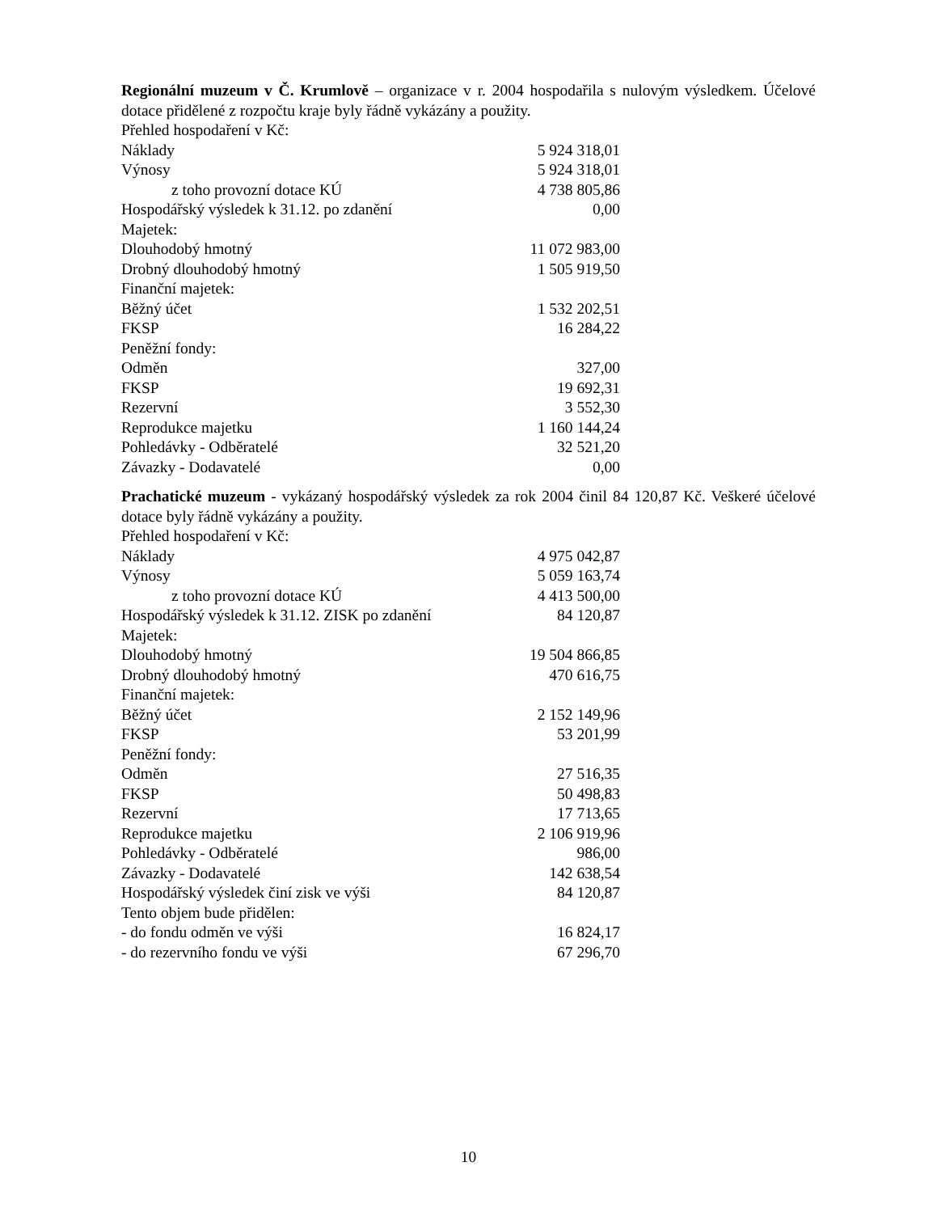Regionální muzeum v Č. Krumlově – organizace v r. 2004 hospodařila s nulovým výsledkem. Účelové dotace přidělené z rozpočtu kraje byly řádně vykázány a použity.
| Přehled hospodaření v Kč: | |
| Náklady | 5 924 318,01 |
| Výnosy | 5 924 318,01 |
| z toho provozní dotace KÚ | 4 738 805,86 |
| Hospodářský výsledek k 31.12. po zdanění | 0,00 |
| Majetek: | |
| Dlouhodobý hmotný | 11 072 983,00 |
| Drobný dlouhodobý hmotný | 1 505 919,50 |
| Finanční majetek: | |
| Běžný účet | 1 532 202,51 |
| FKSP | 16 284,22 |
| Peněžní fondy: | |
| Odměn | 327,00 |
| FKSP | 19 692,31 |
| Rezervní | 3 552,30 |
| Reprodukce majetku | 1 160 144,24 |
| Pohledávky - Odběratelé | 32 521,20 |
| Závazky - Dodavatelé | 0,00 |
Prachatické muzeum - vykázaný hospodářský výsledek za rok 2004 činil 84 120,87 Kč. Veškeré účelové dotace byly řádně vykázány a použity.
| Přehled hospodaření v Kč: | |
| Náklady | 4 975 042,87 |
| Výnosy | 5 059 163,74 |
| z toho provozní dotace KÚ | 4 413 500,00 |
| Hospodářský výsledek k 31.12. ZISK po zdanění | 84 120,87 |
| Majetek: | |
| Dlouhodobý hmotný | 19 504 866,85 |
| Drobný dlouhodobý hmotný | 470 616,75 |
| Finanční majetek: | |
| Běžný účet | 2 152 149,96 |
| FKSP | 53 201,99 |
| Peněžní fondy: | |
| Odměn | 27 516,35 |
| FKSP | 50 498,83 |
| Rezervní | 17 713,65 |
| Reprodukce majetku | 2 106 919,96 |
| Pohledávky - Odběratelé | 986,00 |
| Závazky - Dodavatelé | 142 638,54 |
| Hospodářský výsledek činí zisk ve výši | 84 120,87 |
| Tento objem bude přidělen: | |
| - do fondu odměn ve výši | 16 824,17 |
| - do rezervního fondu ve výši | 67 296,70 |
10